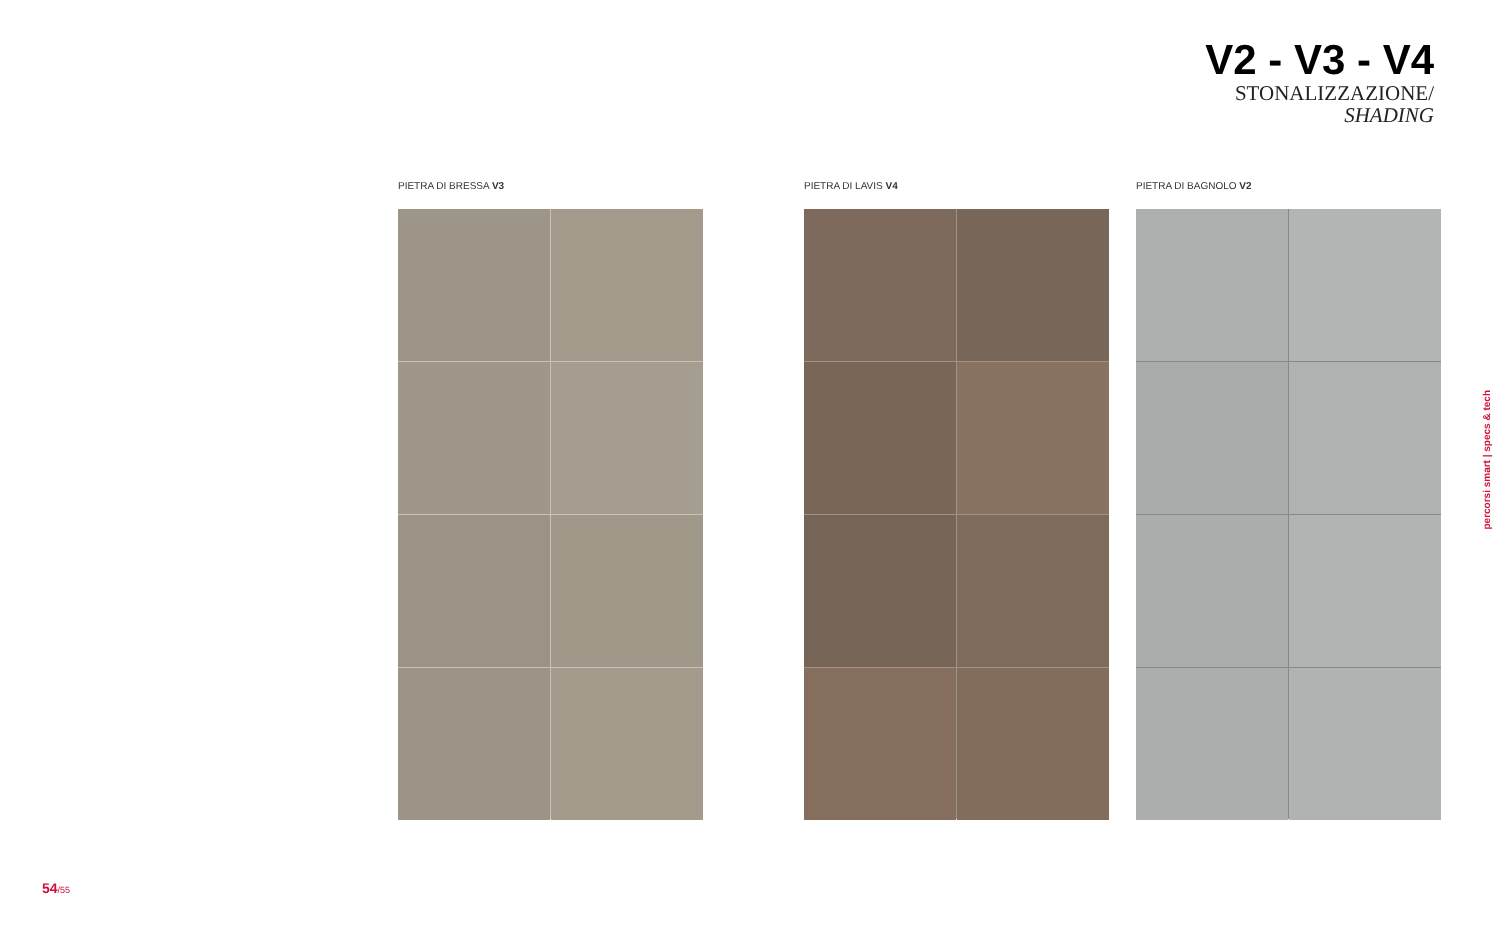V2 - V3 - V4
STONALIZZAZIONE/
SHADING
PIETRA DI BRESSA V3 PIETRA DI LAVIS V4 PIETRA DI BAGNOLO V2
percorsi smart | specs & tech
54/55